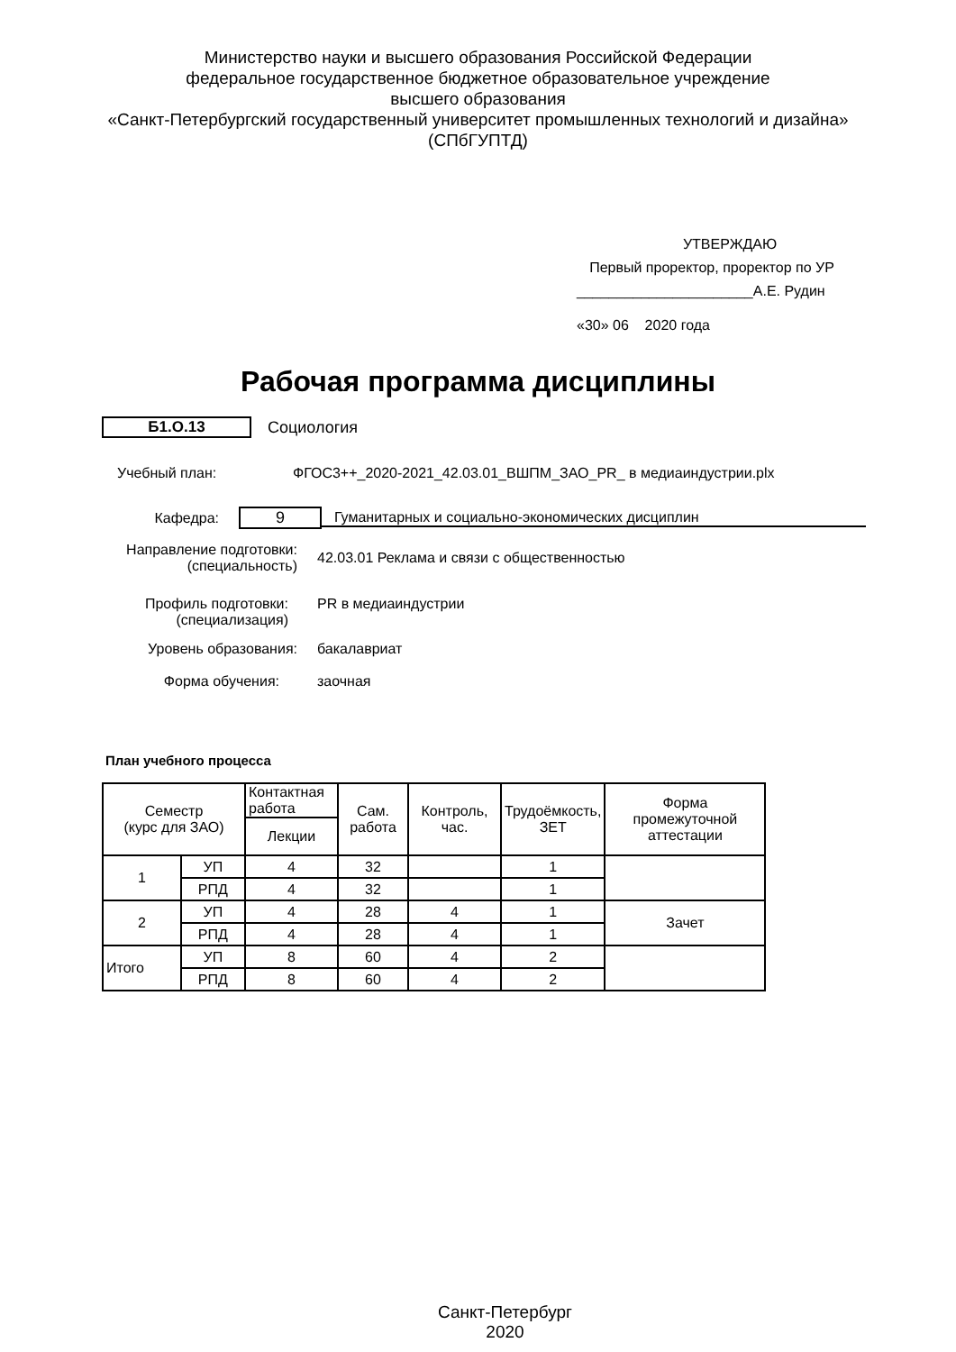Министерство науки и высшего образования Российской Федерации
федеральное государственное бюджетное образовательное учреждение
высшего образования
«Санкт-Петербургский государственный университет промышленных технологий и дизайна»
(СПбГУПТД)
УТВЕРЖДАЮ
Первый проректор, проректор по УР
______________________А.Е. Рудин
«30» 06 2020 года
Рабочая программа дисциплины
Б1.О.13 Социология
Учебный план:
ФГОС3++_2020-2021_42.03.01_ВШПМ_ЗАО_PR_ в медиаиндустрии.plx
Кафедра: 9 Гуманитарных и социально-экономических дисциплин
Направление подготовки:
(специальность)
42.03.01 Реклама и связи с общественностью
Профиль подготовки:
(специализация)
PR в медиаиндустрии
Уровень образования: бакалавриат
Форма обучения: заочная
План учебного процесса
| Семестр (курс для ЗАО) | | Контактная работа | Сам. работа | Контроль, час. | Трудоёмкость, ЗЕТ | Форма промежуточной аттестации |
| --- | --- | --- | --- | --- | --- | --- |
| | | Лекции | | | | |
| 1 | УП | 4 | 32 | | 1 | |
| | РПД | 4 | 32 | | 1 | |
| 2 | УП | 4 | 28 | 4 | 1 | Зачет |
| | РПД | 4 | 28 | 4 | 1 | |
| Итого | УП | 8 | 60 | 4 | 2 | |
| | РПД | 8 | 60 | 4 | 2 | |
Санкт-Петербург
2020